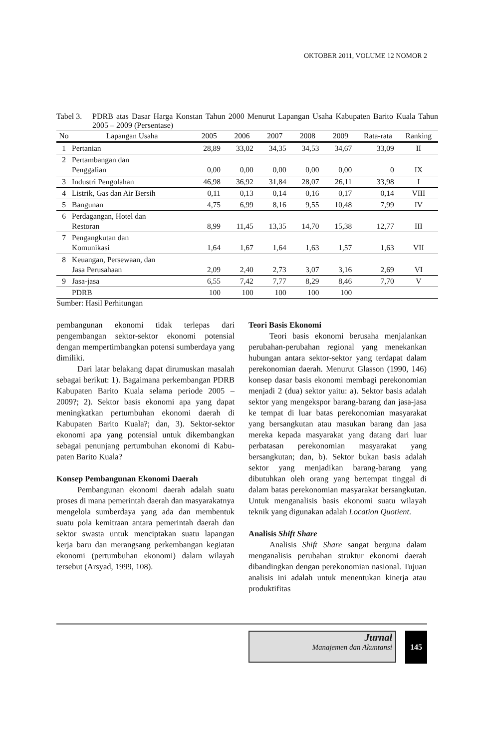OKTOBER 2011, VOLUME 12 NOMOR 2
Tabel 3. PDRB atas Dasar Harga Konstan Tahun 2000 Menurut Lapangan Usaha Kabupaten Barito Kuala Tahun 2005 – 2009 (Persentase)
| No | Lapangan Usaha | 2005 | 2006 | 2007 | 2008 | 2009 | Rata-rata | Ranking |
| --- | --- | --- | --- | --- | --- | --- | --- | --- |
| 1 | Pertanian | 28,89 | 33,02 | 34,35 | 34,53 | 34,67 | 33,09 | II |
| 2 | Pertambangan dan Penggalian | 0,00 | 0,00 | 0,00 | 0,00 | 0,00 | 0 | IX |
| 3 | Industri Pengolahan | 46,98 | 36,92 | 31,84 | 28,07 | 26,11 | 33,98 | I |
| 4 | Listrik, Gas dan Air Bersih | 0,11 | 0,13 | 0,14 | 0,16 | 0,17 | 0,14 | VIII |
| 5 | Bangunan | 4,75 | 6,99 | 8,16 | 9,55 | 10,48 | 7,99 | IV |
| 6 | Perdagangan, Hotel dan Restoran | 8,99 | 11,45 | 13,35 | 14,70 | 15,38 | 12,77 | III |
| 7 | Pengangkutan dan Komunikasi | 1,64 | 1,67 | 1,64 | 1,63 | 1,57 | 1,63 | VII |
| 8 | Keuangan, Persewaan, dan Jasa Perusahaan | 2,09 | 2,40 | 2,73 | 3,07 | 3,16 | 2,69 | VI |
| 9 | Jasa-jasa | 6,55 | 7,42 | 7,77 | 8,29 | 8,46 | 7,70 | V |
| | PDRB | 100 | 100 | 100 | 100 | 100 | | |
Sumber: Hasil Perhitungan
pembangunan ekonomi tidak terlepas dari pengembangan sektor-sektor ekonomi poten­sial dengan mempertimbangkan potensi sum­berdaya yang dimiliki.
Dari latar belakang dapat dirumuskan masalah sebagai berikut: 1). Bagaimana per­kembangan PDRB Kabupaten Barito Kuala selama periode 2005 – 2009?; 2). Sektor basis ekonomi apa yang dapat meningkatkan per­tumbuhan ekonomi daerah di Kabupaten Bari­to Kuala?; dan, 3). Sektor-sektor ekonomi apa yang potensial untuk dikembangkan sebagai penunjang pertumbuhan ekonomi di Kabu­paten Barito Kuala?
Konsep Pembangunan Ekonomi Daerah
Pembangunan ekonomi daerah adalah suatu proses di mana pemerintah daerah dan masyarakatnya mengelola sumberdaya yang ada dan membentuk suatu pola kemitraan an­tara pemerintah daerah dan sektor swasta un­tuk menciptakan suatu lapangan kerja baru dan merangsang perkembangan kegiatan eko­nomi (pertumbuhan ekonomi) dalam wilayah tersebut (Arsyad, 1999, 108).
Teori Basis Ekonomi
Teori basis ekonomi berusaha menja­lankan perubahan-perubahan regional yang menekankan hubungan antara sektor-sektor yang terdapat dalam perekonomian daerah. Menurut Glasson (1990, 146) konsep dasar basis ekonomi membagi perekonomian men­jadi 2 (dua) sektor yaitu: a). Sektor basis ada­lah sektor yang mengekspor barang-barang dan jasa-jasa ke tempat di luar batas pereko­nomian masyarakat yang bersangkutan atau masukan barang dan jasa mereka kepada ma­syarakat yang datang dari luar perbatasan perekonomian masyarakat yang bersangkutan; dan, b). Sektor bukan basis adalah sektor yang menjadikan barang-barang yang dibutuhkan oleh orang yang bertempat tinggal di dalam batas perekonomian masyarakat bersangkutan. Untuk menganalisis basis ekonomi suatu wilayah teknik yang digunakan adalah Loca­tion Quotient.
Analisis Shift Share
Analisis Shift Share sangat berguna dalam menganalisis perubahan struktur eko­nomi daerah dibandingkan dengan pereko­nomian nasional. Tujuan analisis ini adalah untuk menentukan kinerja atau produktifitas
Jurnal
Manajemen dan Akuntansi
145